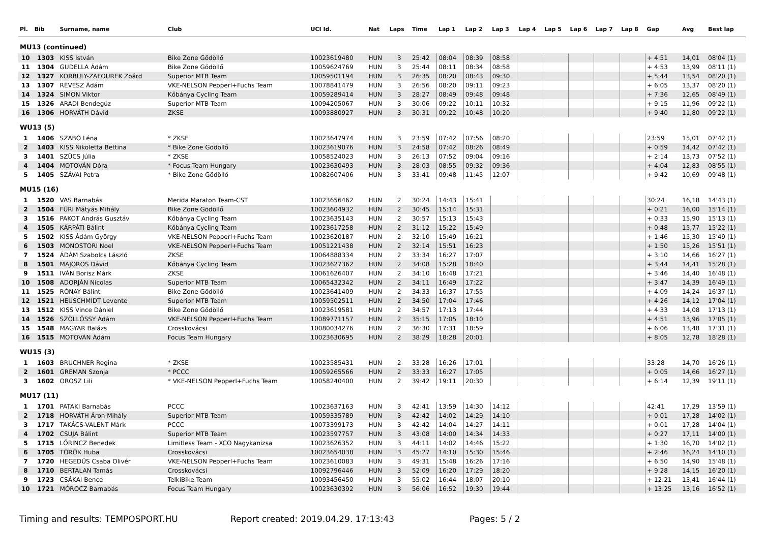| Pl. | Bib | Surname, name | Club | UCI Id. | Nat | Laps | Time | Lap 1 | Lap 2 | Lap 3 | Lap 4 | Lap 5 | Lap 6 | Lap 7 | Lap 8 | Gap | Avg | Best lap |
| --- | --- | --- | --- | --- | --- | --- | --- | --- | --- | --- | --- | --- | --- | --- | --- | --- | --- | --- |
| MU13 (continued) | | | | | | | | | | | | | | | | | | |
| 10 | 1303 | KISS István | Bike Zone Gödöllő | 10023619480 | HUN | 3 | 25:42 | 08:04 | 08:39 | 08:58 | | | | | | + 4:51 | 14,01 | 08'04 (1) |
| 11 | 1304 | GUDELLA Ádám | Bike Zone Gödöllő | 10059624769 | HUN | 3 | 25:44 | 08:11 | 08:34 | 08:58 | | | | | | + 4:53 | 13,99 | 08'11 (1) |
| 12 | 1327 | KORBULY-ZAFOUREK Zoárd | Superior MTB Team | 10059501194 | HUN | 3 | 26:35 | 08:20 | 08:43 | 09:30 | | | | | | + 5:44 | 13,54 | 08'20 (1) |
| 13 | 1307 | RÉVÉSZ Ádám | VKE-NELSON Pepperl+Fuchs Team | 10078841479 | HUN | 3 | 26:56 | 08:20 | 09:11 | 09:23 | | | | | | + 6:05 | 13,37 | 08'20 (1) |
| 14 | 1324 | SIMON Viktor | Kőbánya Cycling Team | 10059289414 | HUN | 3 | 28:27 | 08:49 | 09:48 | 09:48 | | | | | | + 7:36 | 12,65 | 08'49 (1) |
| 15 | 1326 | ARADI Bendegúz | Superior MTB Team | 10094205067 | HUN | 3 | 30:06 | 09:22 | 10:11 | 10:32 | | | | | | + 9:15 | 11,96 | 09'22 (1) |
| 16 | 1306 | HORVÁTH Dávid | ZKSE | 10093880927 | HUN | 3 | 30:31 | 09:22 | 10:48 | 10:20 | | | | | | + 9:40 | 11,80 | 09'22 (1) |
| WU13 (5) | | | | | | | | | | | | | | | | | | |
| 1 | 1406 | SZABÓ Léna | * ZKSE | 10023647974 | HUN | 3 | 23:59 | 07:42 | 07:56 | 08:20 | | | | | | 23:59 | 15,01 | 07'42 (1) |
| 2 | 1403 | KISS Nikoletta Bettina | * Bike Zone Gödöllő | 10023619076 | HUN | 3 | 24:58 | 07:42 | 08:26 | 08:49 | | | | | | + 0:59 | 14,42 | 07'42 (1) |
| 3 | 1401 | SZÜCS Júlia | * ZKSE | 10058524023 | HUN | 3 | 26:13 | 07:52 | 09:04 | 09:16 | | | | | | + 2:14 | 13,73 | 07'52 (1) |
| 4 | 1404 | MOTOVÁN Dóra | * Focus Team Hungary | 10023630493 | HUN | 3 | 28:03 | 08:55 | 09:32 | 09:36 | | | | | | + 4:04 | 12,83 | 08'55 (1) |
| 5 | 1405 | SZÁVAI Petra | * Bike Zone Gödöllő | 10082607406 | HUN | 3 | 33:41 | 09:48 | 11:45 | 12:07 | | | | | | + 9:42 | 10,69 | 09'48 (1) |
| MU15 (16) | | | | | | | | | | | | | | | | | | |
| 1 | 1520 | VAS Barnabás | Merida Maraton Team-CST | 10023656462 | HUN | 2 | 30:24 | 14:43 | 15:41 | | | | | | | 30:24 | 16,18 | 14'43 (1) |
| 2 | 1504 | FÜRI Mátyás Mihály | Bike Zone Gödöllő | 10023604932 | HUN | 2 | 30:45 | 15:14 | 15:31 | | | | | | | + 0:21 | 16,00 | 15'14 (1) |
| 3 | 1516 | PAKOT András Gusztáv | Kőbánya Cycling Team | 10023635143 | HUN | 2 | 30:57 | 15:13 | 15:43 | | | | | | | + 0:33 | 15,90 | 15'13 (1) |
| 4 | 1505 | KÁRPÁTI Bálint | Kőbánya Cycling Team | 10023617258 | HUN | 2 | 31:12 | 15:22 | 15:49 | | | | | | | + 0:48 | 15,77 | 15'22 (1) |
| 5 | 1502 | KISS Ádám György | VKE-NELSON Pepperl+Fuchs Team | 10023620187 | HUN | 2 | 32:10 | 15:49 | 16:21 | | | | | | | + 1:46 | 15,30 | 15'49 (1) |
| 6 | 1503 | MONOSTORI Noel | VKE-NELSON Pepperl+Fuchs Team | 10051221438 | HUN | 2 | 32:14 | 15:51 | 16:23 | | | | | | | + 1:50 | 15,26 | 15'51 (1) |
| 7 | 1524 | ÁDÁM Szabolcs László | ZKSE | 10064888334 | HUN | 2 | 33:34 | 16:27 | 17:07 | | | | | | | + 3:10 | 14,66 | 16'27 (1) |
| 8 | 1501 | MAJOROS Dávid | Kőbánya Cycling Team | 10023627362 | HUN | 2 | 34:08 | 15:28 | 18:40 | | | | | | | + 3:44 | 14,41 | 15'28 (1) |
| 9 | 1511 | IVÁN Borisz Márk | ZKSE | 10061626407 | HUN | 2 | 34:10 | 16:48 | 17:21 | | | | | | | + 3:46 | 14,40 | 16'48 (1) |
| 10 | 1508 | ADORJÁN Nicolas | Superior MTB Team | 10065432342 | HUN | 2 | 34:11 | 16:49 | 17:22 | | | | | | | + 3:47 | 14,39 | 16'49 (1) |
| 11 | 1525 | RÓNAY Bálint | Bike Zone Gödöllő | 10023641409 | HUN | 2 | 34:33 | 16:37 | 17:55 | | | | | | | + 4:09 | 14,24 | 16'37 (1) |
| 12 | 1521 | HEUSCHMIDT Levente | Superior MTB Team | 10059502511 | HUN | 2 | 34:50 | 17:04 | 17:46 | | | | | | | + 4:26 | 14,12 | 17'04 (1) |
| 13 | 1512 | KISS Vince Dániel | Bike Zone Gödöllő | 10023619581 | HUN | 2 | 34:57 | 17:13 | 17:44 | | | | | | | + 4:33 | 14,08 | 17'13 (1) |
| 14 | 1526 | SZÖLLŐSSY Ádám | VKE-NELSON Pepperl+Fuchs Team | 10089771157 | HUN | 2 | 35:15 | 17:05 | 18:10 | | | | | | | + 4:51 | 13,96 | 17'05 (1) |
| 15 | 1548 | MAGYAR Balázs | Crosskovácsi | 10080034276 | HUN | 2 | 36:30 | 17:31 | 18:59 | | | | | | | + 6:06 | 13,48 | 17'31 (1) |
| 16 | 1515 | MOTOVÁN Ádám | Focus Team Hungary | 10023630695 | HUN | 2 | 38:29 | 18:28 | 20:01 | | | | | | | + 8:05 | 12,78 | 18'28 (1) |
| WU15 (3) | | | | | | | | | | | | | | | | | | |
| 1 | 1603 | BRUCHNER Regina | * ZKSE | 10023585431 | HUN | 2 | 33:28 | 16:26 | 17:01 | | | | | | | 33:28 | 14,70 | 16'26 (1) |
| 2 | 1601 | GREMAN Szonja | * PCCC | 10059265566 | HUN | 2 | 33:33 | 16:27 | 17:05 | | | | | | | + 0:05 | 14,66 | 16'27 (1) |
| 3 | 1602 | OROSZ Lili | * VKE-NELSON Pepperl+Fuchs Team | 10058240400 | HUN | 2 | 39:42 | 19:11 | 20:30 | | | | | | | + 6:14 | 12,39 | 19'11 (1) |
| MU17 (11) | | | | | | | | | | | | | | | | | | |
| 1 | 1701 | PATAKI Barnabás | PCCC | 10023637163 | HUN | 3 | 42:41 | 13:59 | 14:30 | 14:12 | | | | | | 42:41 | 17,29 | 13'59 (1) |
| 2 | 1718 | HORVÁTH Áron Mihály | Superior MTB Team | 10059335789 | HUN | 3 | 42:42 | 14:02 | 14:29 | 14:10 | | | | | | + 0:01 | 17,28 | 14'02 (1) |
| 3 | 1717 | TAKÁCS-VALENT Márk | PCCC | 10073399173 | HUN | 3 | 42:42 | 14:04 | 14:27 | 14:11 | | | | | | + 0:01 | 17,28 | 14'04 (1) |
| 4 | 1702 | CSUJA Bálint | Superior MTB Team | 10023597757 | HUN | 3 | 43:08 | 14:00 | 14:34 | 14:33 | | | | | | + 0:27 | 17,11 | 14'00 (1) |
| 5 | 1715 | LŐRINCZ Benedek | Limitless Team - XCO Nagykanizsa | 10023626352 | HUN | 3 | 44:11 | 14:02 | 14:46 | 15:22 | | | | | | + 1:30 | 16,70 | 14'02 (1) |
| 6 | 1705 | TÖRÖK Huba | Crosskovácsi | 10023654038 | HUN | 3 | 45:27 | 14:10 | 15:30 | 15:46 | | | | | | + 2:46 | 16,24 | 14'10 (1) |
| 7 | 1720 | HEGEDŰS Csaba Olivér | VKE-NELSON Pepperl+Fuchs Team | 10023610083 | HUN | 3 | 49:31 | 15:48 | 16:26 | 17:16 | | | | | | + 6:50 | 14,90 | 15'48 (1) |
| 8 | 1710 | BERTALAN Tamás | Crosskovácsi | 10092796446 | HUN | 3 | 52:09 | 16:20 | 17:29 | 18:20 | | | | | | + 9:28 | 14,15 | 16'20 (1) |
| 9 | 1723 | CSÁKAI Bence | TelkiBike Team | 10093456450 | HUN | 3 | 55:02 | 16:44 | 18:07 | 20:10 | | | | | | + 12:21 | 13,41 | 16'44 (1) |
| 10 | 1721 | MÓROCZ Barnabás | Focus Team Hungary | 10023630392 | HUN | 3 | 56:06 | 16:52 | 19:30 | 19:44 | | | | | | + 13:25 | 13,16 | 16'52 (1) |
Timing and results: TEMPOSPORT.HU Report created: 2019.04.29. 17:13:43 Pages: 5 / 2